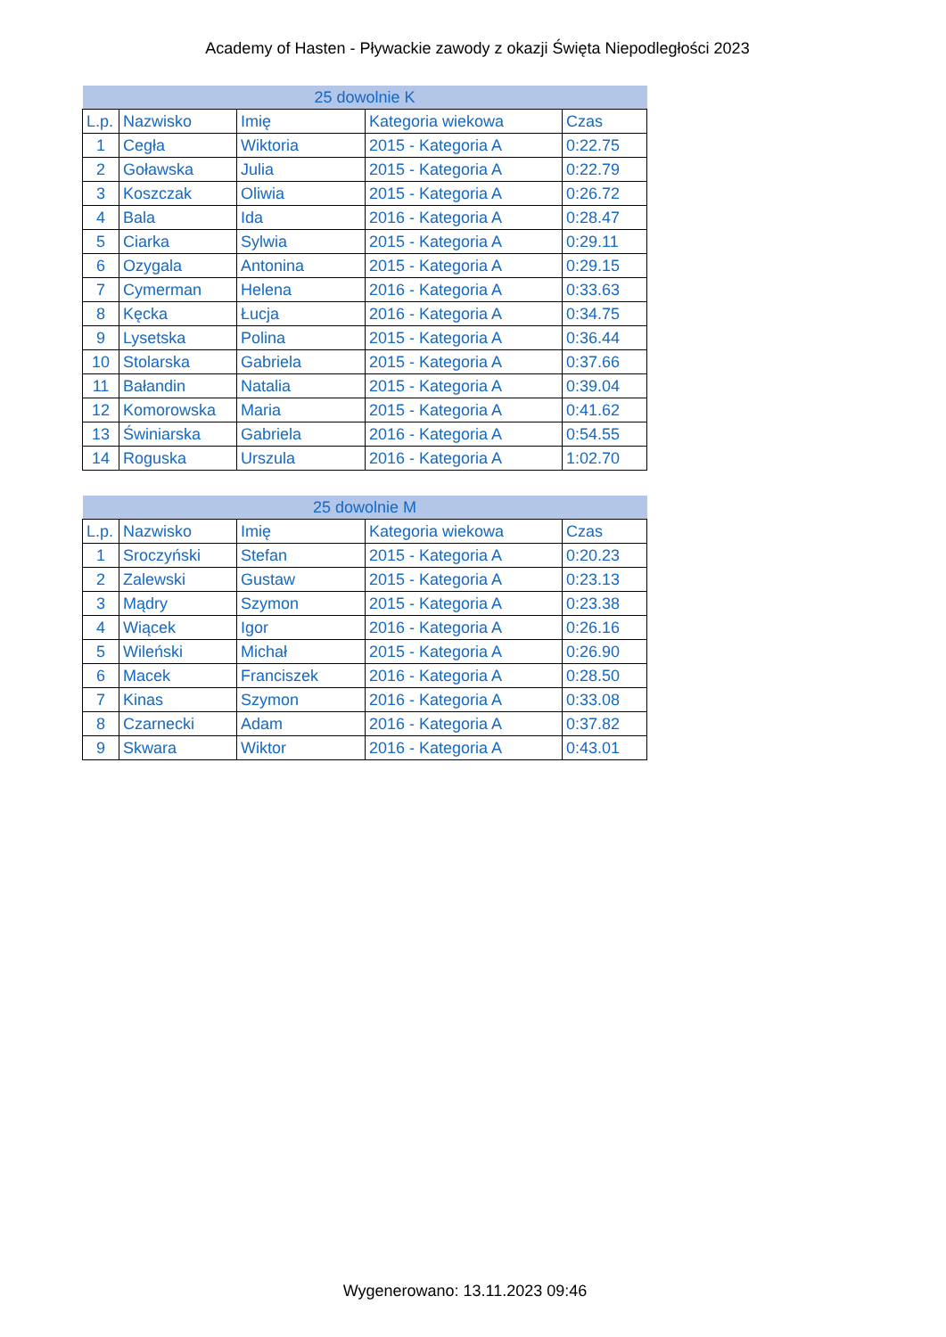Academy of Hasten - Pływackie zawody z okazji Święta Niepodległości 2023
| 25 dowolnie K | | | | |
| --- | --- | --- | --- | --- |
| L.p. | Nazwisko | Imię | Kategoria wiekowa | Czas |
| 1 | Cegła | Wiktoria | 2015 - Kategoria A | 0:22.75 |
| 2 | Goławska | Julia | 2015 - Kategoria A | 0:22.79 |
| 3 | Koszczak | Oliwia | 2015 - Kategoria A | 0:26.72 |
| 4 | Bala | Ida | 2016 - Kategoria A | 0:28.47 |
| 5 | Ciarka | Sylwia | 2015 - Kategoria A | 0:29.11 |
| 6 | Ozygala | Antonina | 2015 - Kategoria A | 0:29.15 |
| 7 | Cymerman | Helena | 2016 - Kategoria A | 0:33.63 |
| 8 | Kęcka | Łucja | 2016 - Kategoria A | 0:34.75 |
| 9 | Lysetska | Polina | 2015 - Kategoria A | 0:36.44 |
| 10 | Stolarska | Gabriela | 2015 - Kategoria A | 0:37.66 |
| 11 | Bałandin | Natalia | 2015 - Kategoria A | 0:39.04 |
| 12 | Komorowska | Maria | 2015 - Kategoria A | 0:41.62 |
| 13 | Świniarska | Gabriela | 2016 - Kategoria A | 0:54.55 |
| 14 | Roguska | Urszula | 2016 - Kategoria A | 1:02.70 |
| 25 dowolnie M | | | | |
| --- | --- | --- | --- | --- |
| L.p. | Nazwisko | Imię | Kategoria wiekowa | Czas |
| 1 | Sroczyński | Stefan | 2015 - Kategoria A | 0:20.23 |
| 2 | Zalewski | Gustaw | 2015 - Kategoria A | 0:23.13 |
| 3 | Mądry | Szymon | 2015 - Kategoria A | 0:23.38 |
| 4 | Wiącek | Igor | 2016 - Kategoria A | 0:26.16 |
| 5 | Wileński | Michał | 2015 - Kategoria A | 0:26.90 |
| 6 | Macek | Franciszek | 2016 - Kategoria A | 0:28.50 |
| 7 | Kinas | Szymon | 2016 - Kategoria A | 0:33.08 |
| 8 | Czarnecki | Adam | 2016 - Kategoria A | 0:37.82 |
| 9 | Skwara | Wiktor | 2016 - Kategoria A | 0:43.01 |
Wygenerowano: 13.11.2023 09:46